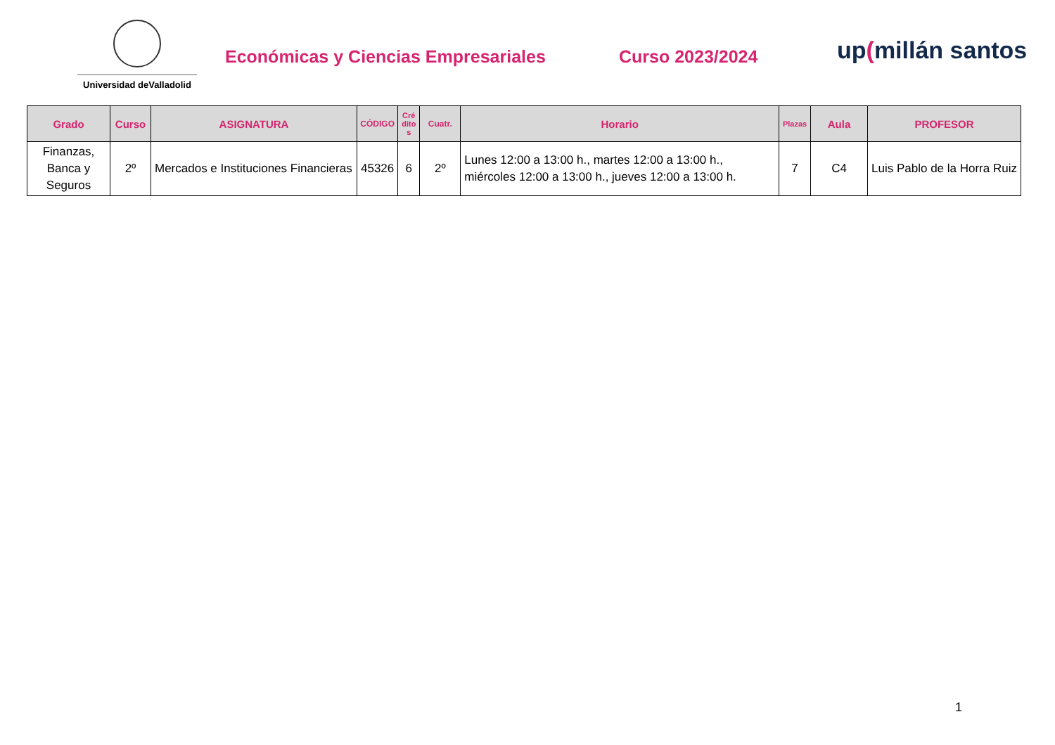Universidad deValladolid
Económicas y Ciencias Empresariales
Curso 2023/2024
up(millán santos
| Grado | Curso | ASIGNATURA | CÓDIGO | Cré dito s | Cuatr. | Horario | Plazas | Aula | PROFESOR |
| --- | --- | --- | --- | --- | --- | --- | --- | --- | --- |
| Finanzas, Banca y Seguros | 2º | Mercados e Instituciones Financieras | 45326 | 6 | 2º | Lunes 12:00 a 13:00 h., martes 12:00 a 13:00 h., miércoles 12:00 a 13:00 h., jueves 12:00 a 13:00 h. | 7 | C4 | Luis Pablo de la Horra Ruiz |
1